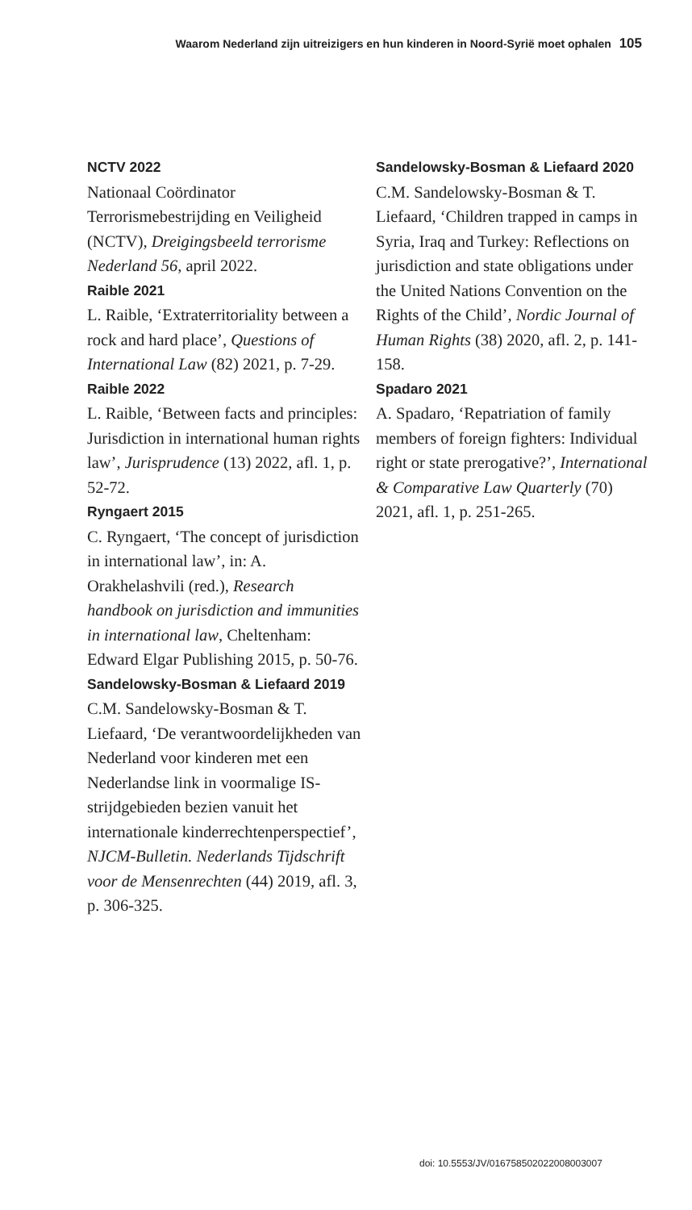Waarom Nederland zijn uitreizigers en hun kinderen in Noord-Syrië moet ophalen 105
NCTV 2022
Nationaal Coördinator Terrorismebestrijding en Veiligheid (NCTV), Dreigingsbeeld terrorisme Nederland 56, april 2022.
Raible 2021
L. Raible, ‘Extraterritoriality between a rock and hard place’, Questions of International Law (82) 2021, p. 7-29.
Raible 2022
L. Raible, ‘Between facts and principles: Jurisdiction in international human rights law’, Jurisprudence (13) 2022, afl. 1, p. 52-72.
Ryngaert 2015
C. Ryngaert, ‘The concept of jurisdiction in international law’, in: A. Orakhelashvili (red.), Research handbook on jurisdiction and immunities in international law, Cheltenham: Edward Elgar Publishing 2015, p. 50-76.
Sandelowsky-Bosman & Liefaard 2019
C.M. Sandelowsky-Bosman & T. Liefaard, ‘De verantwoordelijkheden van Nederland voor kinderen met een Nederlandse link in voormalige IS-strijdgebieden bezien vanuit het internationale kinderrechtenperspectief’, NJCM-Bulletin. Nederlands Tijdschrift voor de Mensenrechten (44) 2019, afl. 3, p. 306-325.
Sandelowsky-Bosman & Liefaard 2020
C.M. Sandelowsky-Bosman & T. Liefaard, ‘Children trapped in camps in Syria, Iraq and Turkey: Reflections on jurisdiction and state obligations under the United Nations Convention on the Rights of the Child’, Nordic Journal of Human Rights (38) 2020, afl. 2, p. 141-158.
Spadaro 2021
A. Spadaro, ‘Repatriation of family members of foreign fighters: Individual right or state prerogative?’, International & Comparative Law Quarterly (70) 2021, afl. 1, p. 251-265.
doi: 10.5553/JV/016758502022008003007